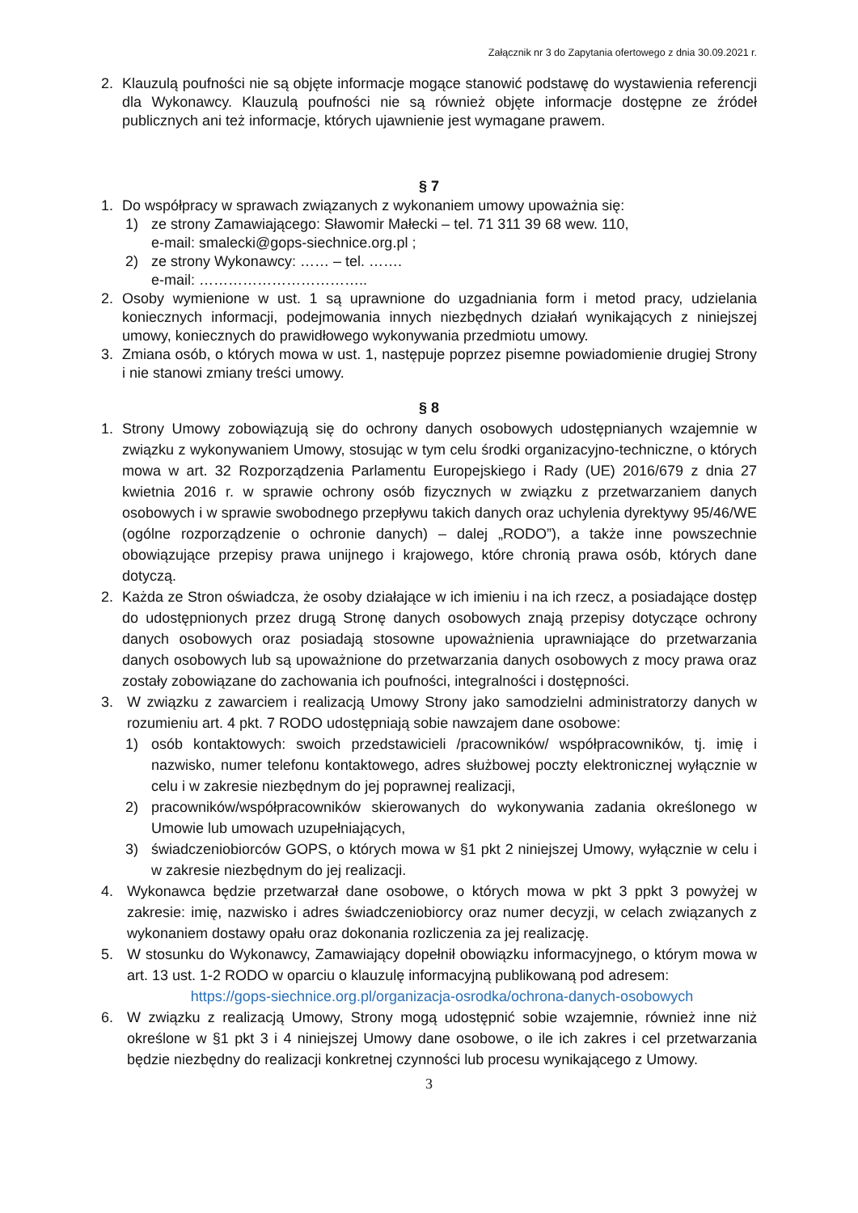Załącznik nr 3 do Zapytania ofertowego z dnia 30.09.2021 r.
2. Klauzulą poufności nie są objęte informacje mogące stanowić podstawę do wystawienia referencji dla Wykonawcy. Klauzulą poufności nie są również objęte informacje dostępne ze źródeł publicznych ani też informacje, których ujawnienie jest wymagane prawem.
§ 7
1. Do współpracy w sprawach związanych z wykonaniem umowy upoważnia się:
1) ze strony Zamawiającego: Sławomir Małecki – tel. 71 311 39 68 wew. 110,
e-mail: smalecki@gops-siechnice.org.pl ;
2) ze strony Wykonawcy: …… – tel. …….
e-mail: ……………………………..
2. Osoby wymienione w ust. 1 są uprawnione do uzgadniania form i metod pracy, udzielania koniecznych informacji, podejmowania innych niezbędnych działań wynikających z niniejszej umowy, koniecznych do prawidłowego wykonywania przedmiotu umowy.
3. Zmiana osób, o których mowa w ust. 1, następuje poprzez pisemne powiadomienie drugiej Strony i nie stanowi zmiany treści umowy.
§ 8
1. Strony Umowy zobowiązują się do ochrony danych osobowych udostępnianych wzajemnie w związku z wykonywaniem Umowy, stosując w tym celu środki organizacyjno-techniczne, o których mowa w art. 32 Rozporządzenia Parlamentu Europejskiego i Rady (UE) 2016/679 z dnia 27 kwietnia 2016 r. w sprawie ochrony osób fizycznych w związku z przetwarzaniem danych osobowych i w sprawie swobodnego przepływu takich danych oraz uchylenia dyrektywy 95/46/WE (ogólne rozporządzenie o ochronie danych) – dalej „RODO”), a także inne powszechnie obowiązujące przepisy prawa unijnego i krajowego, które chronią prawa osób, których dane dotyczą.
2. Każda ze Stron oświadcza, że osoby działające w ich imieniu i na ich rzecz, a posiadające dostęp do udostępnionych przez drugą Stronę danych osobowych znają przepisy dotyczące ochrony danych osobowych oraz posiadają stosowne upoważnienia uprawniające do przetwarzania danych osobowych lub są upoważnione do przetwarzania danych osobowych z mocy prawa oraz zostały zobowiązane do zachowania ich poufności, integralności i dostępności.
3. W związku z zawarciem i realizacją Umowy Strony jako samodzielni administratorzy danych w rozumieniu art. 4 pkt. 7 RODO udostępniają sobie nawzajem dane osobowe:
1) osób kontaktowych: swoich przedstawicieli /pracowników/ współpracowników, tj. imię i nazwisko, numer telefonu kontaktowego, adres służbowej poczty elektronicznej wyłącznie w celu i w zakresie niezbędnym do jej poprawnej realizacji,
2) pracowników/współpracowników skierowanych do wykonywania zadania określonego w Umowie lub umowach uzupełniających,
3) świadczeniobiorców GOPS, o których mowa w §1 pkt 2 niniejszej Umowy, wyłącznie w celu i w zakresie niezbędnym do jej realizacji.
4. Wykonawca będzie przetwarzał dane osobowe, o których mowa w pkt 3 ppkt 3 powyżej w zakresie: imię, nazwisko i adres świadczeniobiorcy oraz numer decyzji, w celach związanych z wykonaniem dostawy opału oraz dokonania rozliczenia za jej realizację.
5. W stosunku do Wykonawcy, Zamawiający dopełnił obowiązku informacyjnego, o którym mowa w art. 13 ust. 1-2 RODO w oparciu o klauzulę informacyjną publikowaną pod adresem:
https://gops-siechnice.org.pl/organizacja-osrodka/ochrona-danych-osobowych
6. W związku z realizacją Umowy, Strony mogą udostępnić sobie wzajemnie, również inne niż określone w §1 pkt 3 i 4 niniejszej Umowy dane osobowe, o ile ich zakres i cel przetwarzania będzie niezbędny do realizacji konkretnej czynności lub procesu wynikającego z Umowy.
3